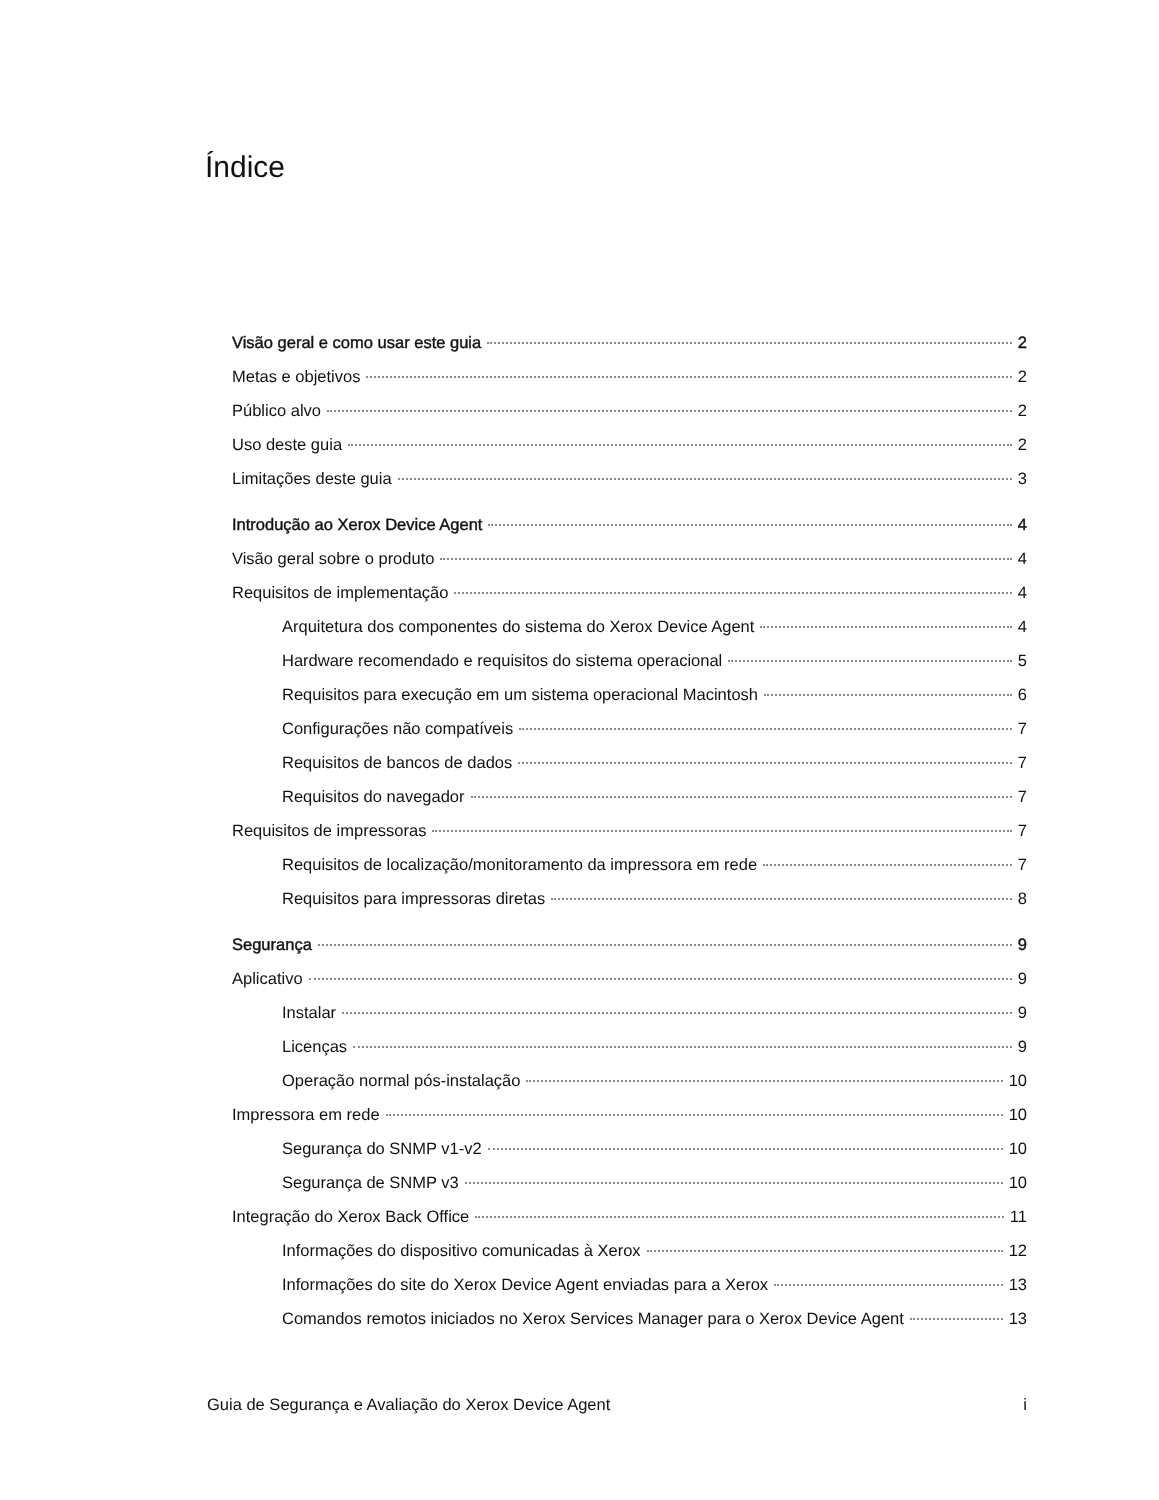Índice
Visão geral e como usar este guia 2
Metas e objetivos 2
Público alvo 2
Uso deste guia 2
Limitações deste guia 3
Introdução ao Xerox Device Agent 4
Visão geral sobre o produto 4
Requisitos de implementação 4
Arquitetura dos componentes do sistema do Xerox Device Agent 4
Hardware recomendado e requisitos do sistema operacional 5
Requisitos para execução em um sistema operacional Macintosh 6
Configurações não compatíveis 7
Requisitos de bancos de dados 7
Requisitos do navegador 7
Requisitos de impressoras 7
Requisitos de localização/monitoramento da impressora em rede 7
Requisitos para impressoras diretas 8
Segurança 9
Aplicativo 9
Instalar 9
Licenças 9
Operação normal pós-instalação 10
Impressora em rede 10
Segurança do SNMP v1-v2 10
Segurança de SNMP v3 10
Integração do Xerox Back Office 11
Informações do dispositivo comunicadas à Xerox 12
Informações do site do Xerox Device Agent enviadas para a Xerox 13
Comandos remotos iniciados no Xerox Services Manager para o Xerox Device Agent 13
Guia de Segurança e Avaliação do Xerox Device Agent i